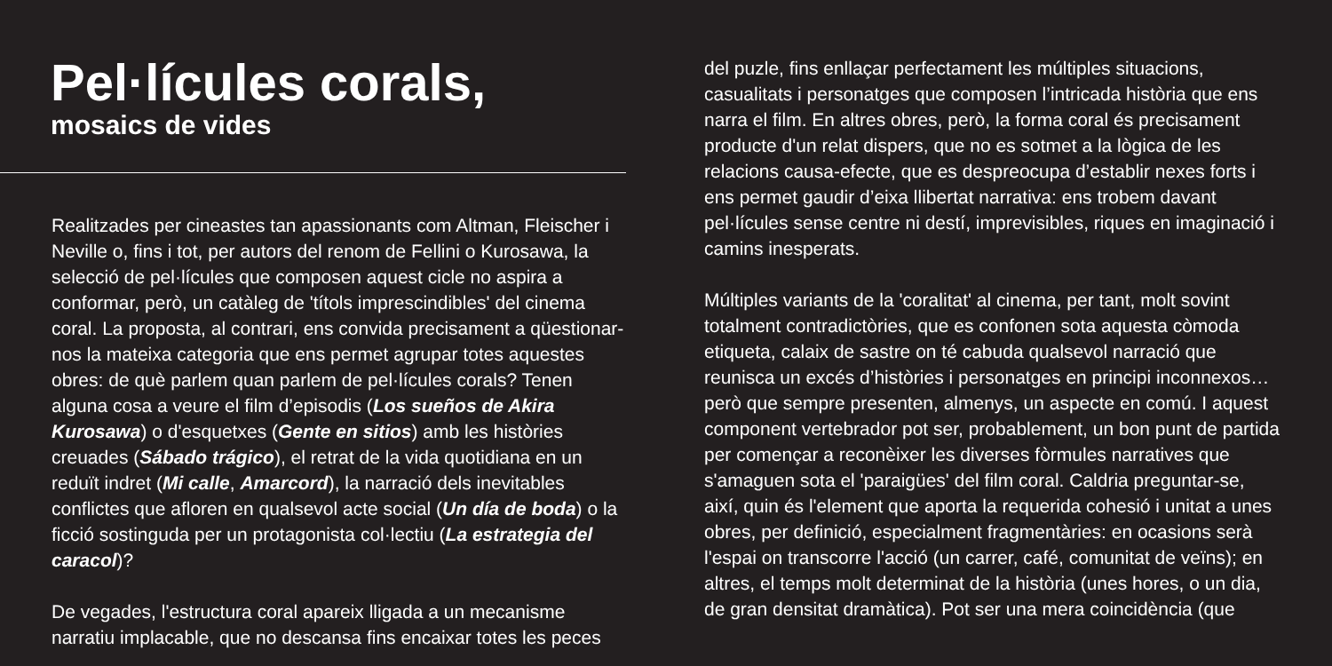Pel·lícules corals,
mosaics de vides
Realitzades per cineastes tan apassionants com Altman, Fleischer i Neville o, fins i tot, per autors del renom de Fellini o Kurosawa, la selecció de pel·lícules que composen aquest cicle no aspira a conformar, però, un catàleg de 'títols imprescindibles' del cinema coral. La proposta, al contrari, ens convida precisament a qüestionar-nos la mateixa categoria que ens permet agrupar totes aquestes obres: de què parlem quan parlem de pel·lícules corals? Tenen alguna cosa a veure el film d’episodis (Los sueños de Akira Kurosawa) o d'esquetxes (Gente en sitios) amb les històries creuades (Sábado trágico), el retrat de la vida quotidiana en un reduït indret (Mi calle, Amarcord), la narració dels inevitables conflictes que afloren en qualsevol acte social (Un día de boda) o la ficció sostinguda per un protagonista col·lectiu (La estrategia del caracol)?
De vegades, l'estructura coral apareix lligada a un mecanisme narratiu implacable, que no descansa fins encaixar totes les peces
del puzle, fins enllaçar perfectament les múltiples situacions, casualitats i personatges que composen l’intricada història que ens narra el film. En altres obres, però, la forma coral és precisament producte d'un relat dispers, que no es sotmet a la lògica de les relacions causa-efecte, que es despreocupa d’establir nexes forts i ens permet gaudir d’eixa llibertat narrativa: ens trobem davant pel·lícules sense centre ni destí, imprevisibles, riques en imaginació i camins inesperats.
Múltiples variants de la 'coralitat' al cinema, per tant, molt sovint totalment contradictòries, que es confonen sota aquesta còmoda etiqueta, calaix de sastre on té cabuda qualsevol narració que reunisca un excés d’històries i personatges en principi inconnexos… però que sempre presenten, almenys, un aspecte en comú. I aquest component vertebrador pot ser, probablement, un bon punt de partida per començar a reconèixer les diverses fòrmules narratives que s'amaguen sota el 'paraigües' del film coral. Caldria preguntar-se, així, quin és l'element que aporta la requerida cohesió i unitat a unes obres, per definició, especialment fragmentàries: en ocasions serà l'espai on transcorre l'acció (un carrer, café, comunitat de veïns); en altres, el temps molt determinat de la història (unes hores, o un dia, de gran densitat dramàtica). Pot ser una mera coincidència (que